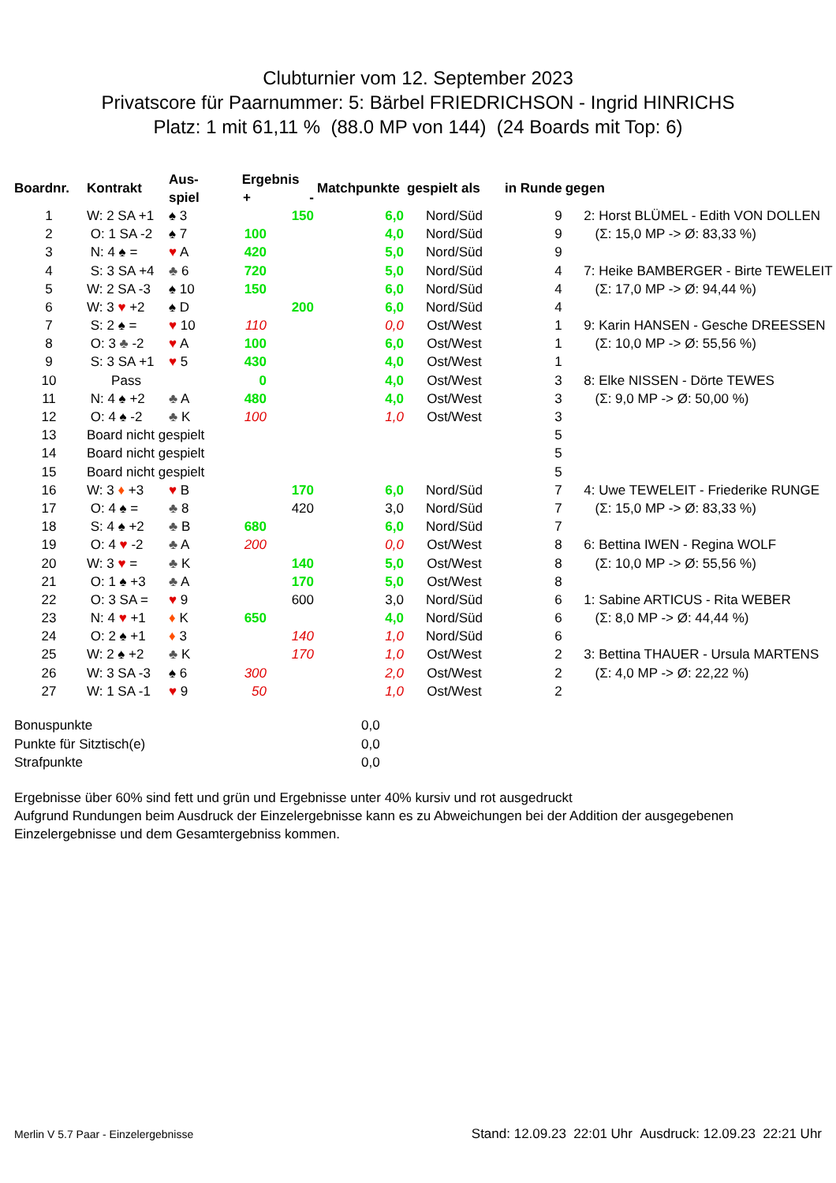Clubturnier vom 12. September 2023
Privatscore für Paarnummer: 5: Bärbel FRIEDRICHSON - Ingrid HINRICHS
Platz: 1 mit 61,11 % (88.0 MP von 144) (24 Boards mit Top: 6)
| Boardnr. | Kontrakt | Aus- | Ergebnis | | Matchpunkte | gespielt als | in Runde | gegen |
| --- | --- | --- | --- | --- | --- | --- | --- | --- |
| | | spiel | + | - | | | | |
| 1 | W: 2 SA +1 | ♠ 3 | | 150 | 6,0 | Nord/Süd | 9 | 2: Horst BLÜMEL - Edith VON DOLLEN |
| 2 | O: 1 SA -2 | ♠ 7 | 100 | | 4,0 | Nord/Süd | 9 | (Σ: 15,0 MP -> Ø: 83,33 %) |
| 3 | N: 4 ♠ = | ♥ A | 420 | | 5,0 | Nord/Süd | 9 | |
| 4 | S: 3 SA +4 | ♣ 6 | 720 | | 5,0 | Nord/Süd | 4 | 7: Heike BAMBERGER - Birte TEWELEIT |
| 5 | W: 2 SA -3 | ♠ 10 | 150 | | 6,0 | Nord/Süd | 4 | (Σ: 17,0 MP -> Ø: 94,44 %) |
| 6 | W: 3 ♥ +2 | ♠ D | | 200 | 6,0 | Nord/Süd | 4 | |
| 7 | S: 2 ♠ = | ♥ 10 | 110 | | 0,0 | Ost/West | 1 | 9: Karin HANSEN - Gesche DREESSEN |
| 8 | O: 3 ♣ -2 | ♥ A | 100 | | 6,0 | Ost/West | 1 | (Σ: 10,0 MP -> Ø: 55,56 %) |
| 9 | S: 3 SA +1 | ♥ 5 | 430 | | 4,0 | Ost/West | 1 | |
| 10 | Pass | | 0 | | 4,0 | Ost/West | 3 | 8: Elke NISSEN - Dörte TEWES |
| 11 | N: 4 ♠ +2 | ♣ A | 480 | | 4,0 | Ost/West | 3 | (Σ: 9,0 MP -> Ø: 50,00 %) |
| 12 | O: 4 ♠ -2 | ♣ K | 100 | | 1,0 | Ost/West | 3 | |
| 13 | Board nicht gespielt | | | | | | 5 | |
| 14 | Board nicht gespielt | | | | | | 5 | |
| 15 | Board nicht gespielt | | | | | | 5 | |
| 16 | W: 3 ♦ +3 | ♥ B | | 170 | 6,0 | Nord/Süd | 7 | 4: Uwe TEWELEIT - Friederike RUNGE |
| 17 | O: 4 ♠ = | ♣ 8 | | 420 | 3,0 | Nord/Süd | 7 | (Σ: 15,0 MP -> Ø: 83,33 %) |
| 18 | S: 4 ♠ +2 | ♣ B | 680 | | 6,0 | Nord/Süd | 7 | |
| 19 | O: 4 ♥ -2 | ♣ A | 200 | | 0,0 | Ost/West | 8 | 6: Bettina IWEN - Regina WOLF |
| 20 | W: 3 ♥ = | ♣ K | | 140 | 5,0 | Ost/West | 8 | (Σ: 10,0 MP -> Ø: 55,56 %) |
| 21 | O: 1 ♠ +3 | ♣ A | | 170 | 5,0 | Ost/West | 8 | |
| 22 | O: 3 SA = | ♥ 9 | | 600 | 3,0 | Nord/Süd | 6 | 1: Sabine ARTICUS - Rita WEBER |
| 23 | N: 4 ♥ +1 | ♦ K | 650 | | 4,0 | Nord/Süd | 6 | (Σ: 8,0 MP -> Ø: 44,44 %) |
| 24 | O: 2 ♠ +1 | ♦ 3 | | 140 | 1,0 | Nord/Süd | 6 | |
| 25 | W: 2 ♠ +2 | ♣ K | | 170 | 1,0 | Ost/West | 2 | 3: Bettina THAUER - Ursula MARTENS |
| 26 | W: 3 SA -3 | ♠ 6 | 300 | | 2,0 | Ost/West | 2 | (Σ: 4,0 MP -> Ø: 22,22 %) |
| 27 | W: 1 SA -1 | ♥ 9 | 50 | | 1,0 | Ost/West | 2 | |
Bonuspunkte 0,0
Punkte für Sitztisch(e) 0,0
Strafpunkte 0,0
Ergebnisse über 60% sind fett und grün und Ergebnisse unter 40% kursiv und rot ausgedruckt
Aufgrund Rundungen beim Ausdruck der Einzelergebnisse kann es zu Abweichungen bei der Addition der ausgegebenen Einzelergebnisse und dem Gesamtergebniss kommen.
Merlin V 5.7 Paar - Einzelergebnisse Stand: 12.09.23 22:01 Uhr Ausdruck: 12.09.23 22:21 Uhr